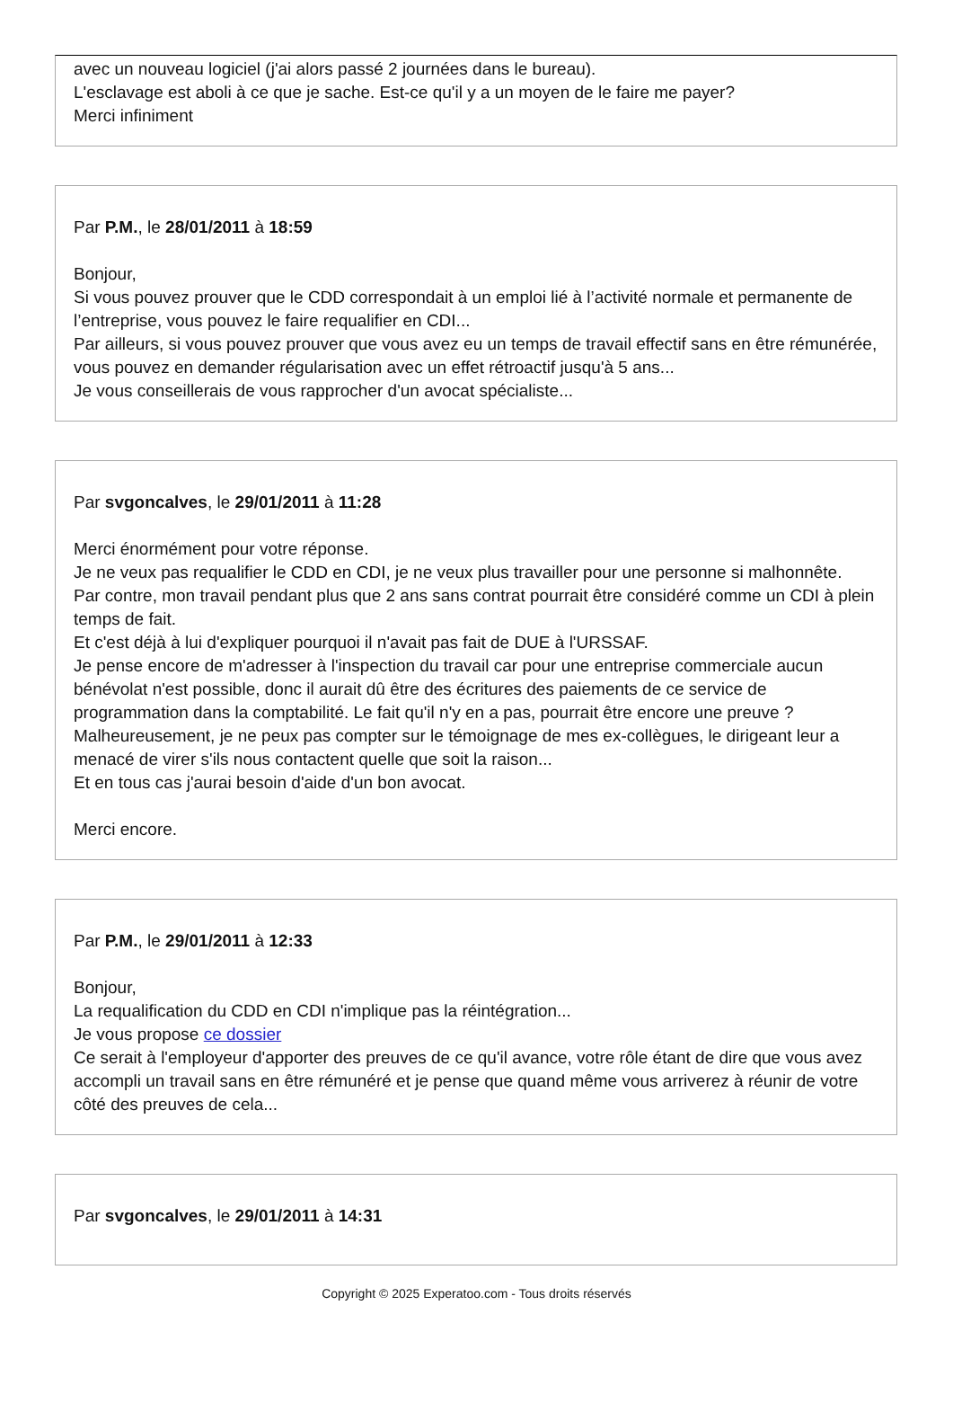avec un nouveau logiciel (j'ai alors passé 2 journées dans le bureau).
L'esclavage est aboli à ce que je sache. Est-ce qu'il y a un moyen de le faire me payer?
Merci infiniment
Par P.M., le 28/01/2011 à 18:59
Bonjour,
Si vous pouvez prouver que le CDD correspondait à un emploi lié à l’activité normale et permanente de l’entreprise, vous pouvez le faire requalifier en CDI...
Par ailleurs, si vous pouvez prouver que vous avez eu un temps de travail effectif sans en être rémunérée, vous pouvez en demander régularisation avec un effet rétroactif jusqu'à 5 ans...
Je vous conseillerais de vous rapprocher d'un avocat spécialiste...
Par svgoncalves, le 29/01/2011 à 11:28
Merci énormément pour votre réponse.
Je ne veux pas requalifier le CDD en CDI, je ne veux plus travailler pour une personne si malhonnête.
Par contre, mon travail pendant plus que 2 ans sans contrat pourrait être considéré comme un CDI à plein temps de fait.
Et c'est déjà à lui d'expliquer pourquoi il n'avait pas fait de DUE à l'URSSAF.
Je pense encore de m'adresser à l'inspection du travail car pour une entreprise commerciale aucun bénévolat n'est possible, donc il aurait dû être des écritures des paiements de ce service de programmation dans la comptabilité. Le fait qu'il n'y en a pas, pourrait être encore une preuve ? Malheureusement, je ne peux pas compter sur le témoignage de mes ex-collègues, le dirigeant leur a menacé de virer s'ils nous contactent quelle que soit la raison...
Et en tous cas j'aurai besoin d'aide d'un bon avocat.
Merci encore.
Par P.M., le 29/01/2011 à 12:33
Bonjour,
La requalification du CDD en CDI n'implique pas la réintégration...
Je vous propose ce dossier
Ce serait à l'employeur d'apporter des preuves de ce qu'il avance, votre rôle étant de dire que vous avez accompli un travail sans en être rémunéré et je pense que quand même vous arriverez à réunir de votre côté des preuves de cela...
Par svgoncalves, le 29/01/2011 à 14:31
Copyright © 2025 Experatoo.com - Tous droits réservés